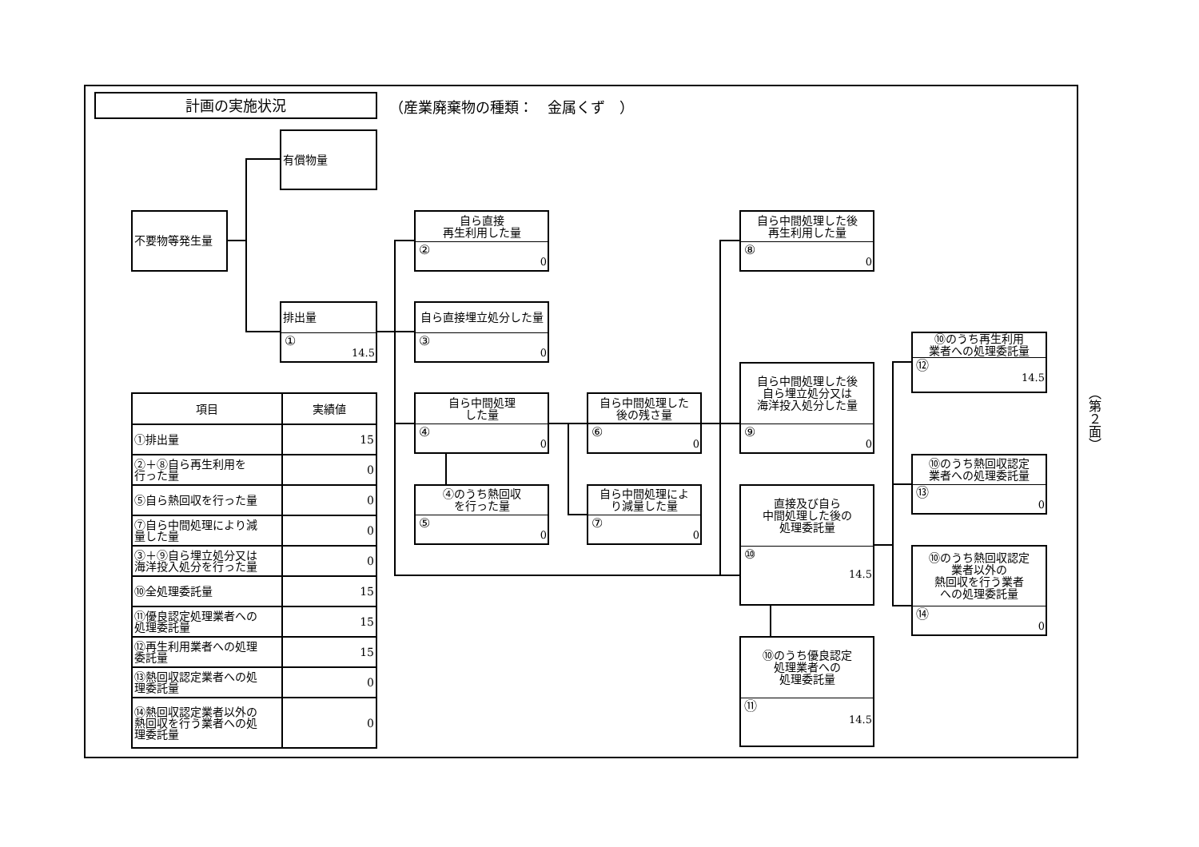計画の実施状況
（産業廃棄物の種類：　金属くず　）
有償物量
不要物等発生量
排出量
①
14.5
自ら直接
再生利用した量
②
0
自ら直接埋立処分した量
③
0
自ら中間処理
した量
④
0
④のうち熱回収
を行った量
⑤
0
自ら中間処理した
後の残さ量
⑥
0
自ら中間処理によ
り減量した量
⑦
0
自ら中間処理した後
再生利用した量
⑧
0
自ら中間処理した後
自ら埋立処分又は
海洋投入処分した量
⑨
0
直接及び自ら
中間処理した後の
処理委託量
⑩
14.5
⑩のうち優良認定
処理業者への
処理委託量
⑪
14.5
⑩のうち再生利用
業者への処理委託量
⑫
14.5
⑩のうち熱回収認定
業者への処理委託量
⑬
0
⑩のうち熱回収認定
業者以外の
熱回収を行う業者
への処理委託量
⑭
0
| 項目 | 実績値 |
| --- | --- |
| ①排出量 | 15 |
| ②＋⑧自ら再生利用を 行った量 | 0 |
| ⑤自ら熱回収を行った量 | 0 |
| ⑦自ら中間処理により減 量した量 | 0 |
| ③＋⑨自ら埋立処分又は 海洋投入処分を行った量 | 0 |
| ⑩全処理委託量 | 15 |
| ⑪優良認定処理業者への 処理委託量 | 15 |
| ⑫再生利用業者への処理 委託量 | 15 |
| ⑬熱回収認定業者への処 理委託量 | 0 |
| ⑭熱回収認定業者以外の 熱回収を行う業者への処 理委託量 | 0 |
（第２面）